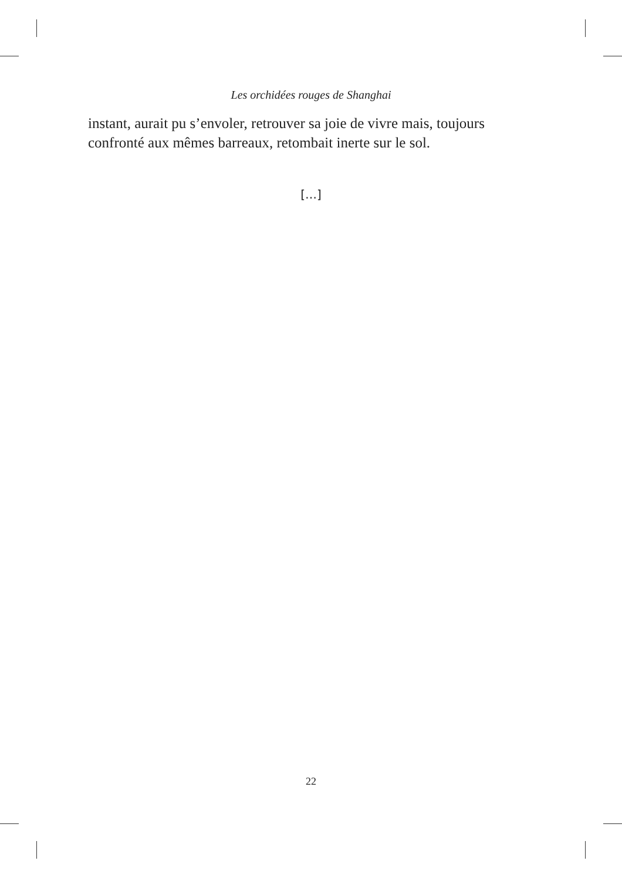Les orchidées rouges de Shanghai
instant, aurait pu s’envoler, retrouver sa joie de vivre mais, toujours confronté aux mêmes barreaux, retombait inerte sur le sol.
[…]
22